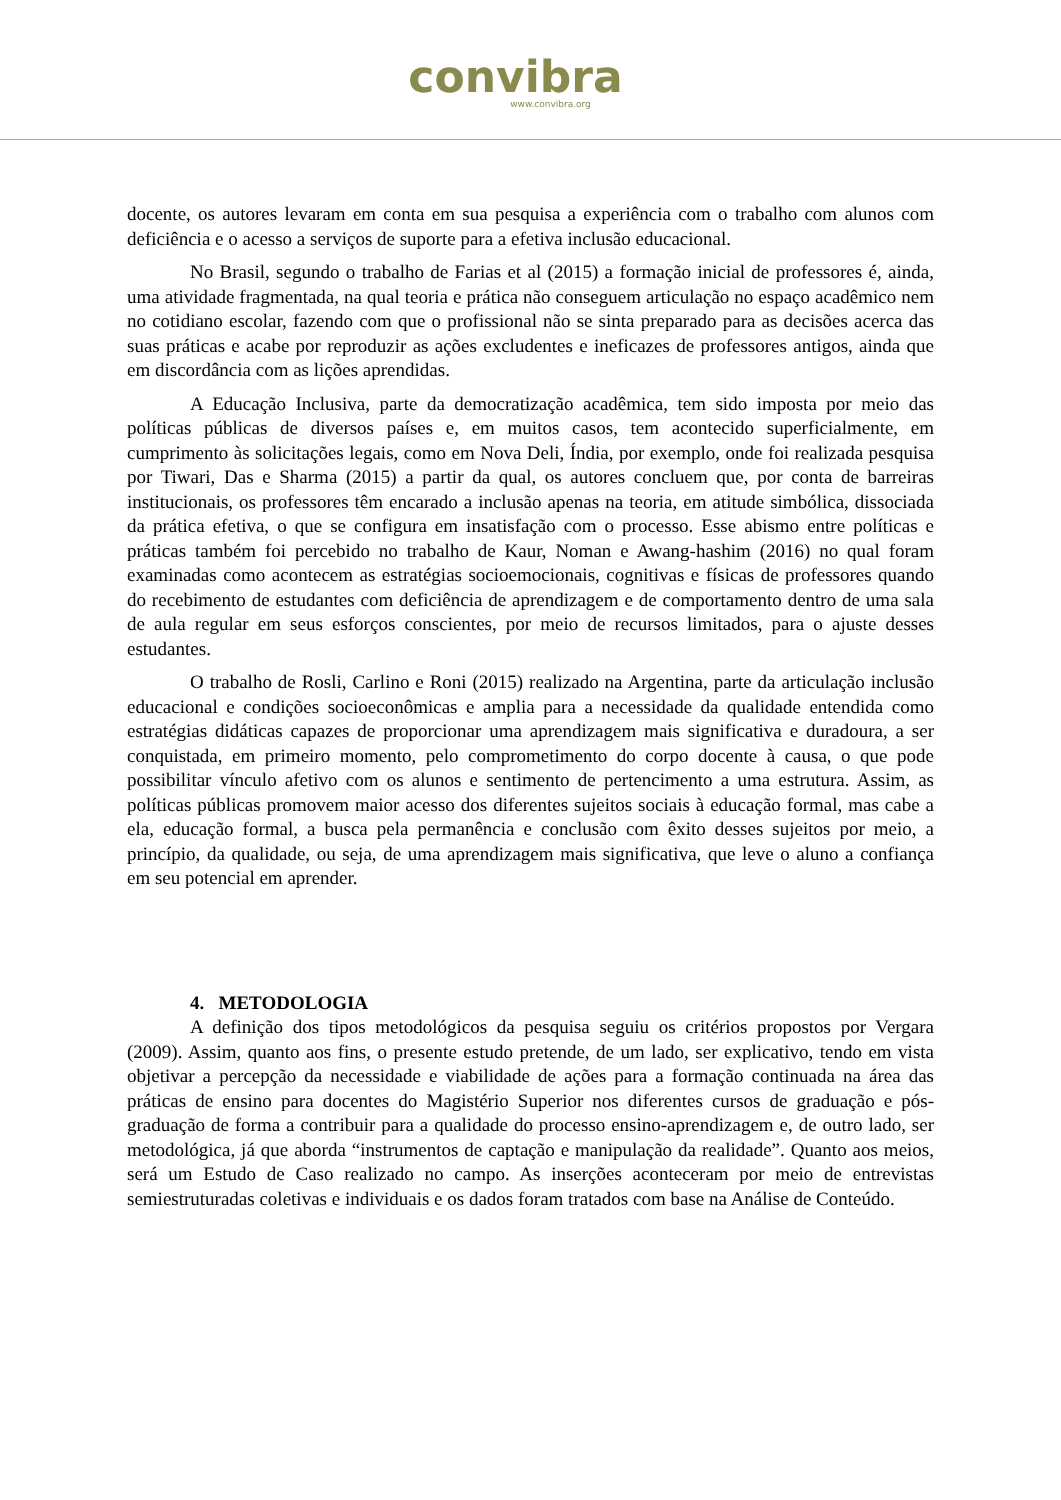convibra
www.convibra.org
docente, os autores levaram em conta em sua pesquisa a experiência com o trabalho com alunos com deficiência e o acesso a serviços de suporte para a efetiva inclusão educacional.
No Brasil, segundo o trabalho de Farias et al (2015) a formação inicial de professores é, ainda, uma atividade fragmentada, na qual teoria e prática não conseguem articulação no espaço acadêmico nem no cotidiano escolar, fazendo com que o profissional não se sinta preparado para as decisões acerca das suas práticas e acabe por reproduzir as ações excludentes e ineficazes de professores antigos, ainda que em discordância com as lições aprendidas.
A Educação Inclusiva, parte da democratização acadêmica, tem sido imposta por meio das políticas públicas de diversos países e, em muitos casos, tem acontecido superficialmente, em cumprimento às solicitações legais, como em Nova Deli, Índia, por exemplo, onde foi realizada pesquisa por Tiwari, Das e Sharma (2015) a partir da qual, os autores concluem que, por conta de barreiras institucionais, os professores têm encarado a inclusão apenas na teoria, em atitude simbólica, dissociada da prática efetiva, o que se configura em insatisfação com o processo. Esse abismo entre políticas e práticas também foi percebido no trabalho de Kaur, Noman e Awang-hashim (2016) no qual foram examinadas como acontecem as estratégias socioemocionais, cognitivas e físicas de professores quando do recebimento de estudantes com deficiência de aprendizagem e de comportamento dentro de uma sala de aula regular em seus esforços conscientes, por meio de recursos limitados, para o ajuste desses estudantes.
O trabalho de Rosli, Carlino e Roni (2015) realizado na Argentina, parte da articulação inclusão educacional e condições socioeconômicas e amplia para a necessidade da qualidade entendida como estratégias didáticas capazes de proporcionar uma aprendizagem mais significativa e duradoura, a ser conquistada, em primeiro momento, pelo comprometimento do corpo docente à causa, o que pode possibilitar vínculo afetivo com os alunos e sentimento de pertencimento a uma estrutura. Assim, as políticas públicas promovem maior acesso dos diferentes sujeitos sociais à educação formal, mas cabe a ela, educação formal, a busca pela permanência e conclusão com êxito desses sujeitos por meio, a princípio, da qualidade, ou seja, de uma aprendizagem mais significativa, que leve o aluno a confiança em seu potencial em aprender.
4. METODOLOGIA
A definição dos tipos metodológicos da pesquisa seguiu os critérios propostos por Vergara (2009). Assim, quanto aos fins, o presente estudo pretende, de um lado, ser explicativo, tendo em vista objetivar a percepção da necessidade e viabilidade de ações para a formação continuada na área das práticas de ensino para docentes do Magistério Superior nos diferentes cursos de graduação e pós-graduação de forma a contribuir para a qualidade do processo ensino-aprendizagem e, de outro lado, ser metodológica, já que aborda “instrumentos de captação e manipulação da realidade”. Quanto aos meios, será um Estudo de Caso realizado no campo. As inserções aconteceram por meio de entrevistas semiestruturadas coletivas e individuais e os dados foram tratados com base na Análise de Conteúdo.